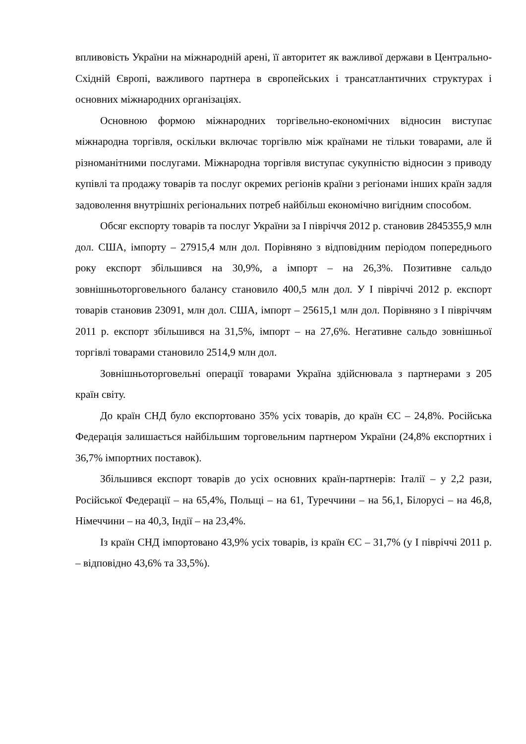впливовість України на міжнародній арені, її авторитет як важливої держави в Центрально-Східній Європі, важливого партнера в європейських і трансатлантичних структурах і основних міжнародних організаціях.
Основною формою міжнародних торгівельно-економічних відносин виступає міжнародна торгівля, оскільки включає торгівлю між країнами не тільки товарами, але й різноманітними послугами. Міжнародна торгівля виступає сукупністю відносин з приводу купівлі та продажу товарів та послуг окремих регіонів країни з регіонами інших країн задля задоволення внутрішніх регіональних потреб найбільш економічно вигідним способом.
Обсяг експорту товарів та послуг України за І півріччя 2012 р. становив 2845355,9 млн дол. США, імпорту – 27915,4 млн дол. Порівняно з відповідним періодом попереднього року експорт збільшився на 30,9%, а імпорт – на 26,3%. Позитивне сальдо зовнішньоторговельного балансу становило 400,5 млн дол. У І півріччі 2012 р. експорт товарів становив 23091, млн дол. США, імпорт – 25615,1 млн дол. Порівняно з І півріччям 2011 р. експорт збільшився на 31,5%, імпорт – на 27,6%. Негативне сальдо зовнішньої торгівлі товарами становило 2514,9 млн дол.
Зовнішньоторговельні операції товарами Україна здійснювала з партнерами з 205 країн світу.
До країн СНД було експортовано 35% усіх товарів, до країн ЄС – 24,8%. Російська Федерація залишається найбільшим торговельним партнером України (24,8% експортних і 36,7% імпортних поставок).
Збільшився експорт товарів до усіх основних країн-партнерів: Італії – у 2,2 рази, Російської Федерації – на 65,4%, Польщі – на 61, Туреччини – на 56,1, Білорусі – на 46,8, Німеччини – на 40,3, Індії – на 23,4%.
Із країн СНД імпортовано 43,9% усіх товарів, із країн ЄС – 31,7% (у І півріччі 2011 р. – відповідно 43,6% та 33,5%).